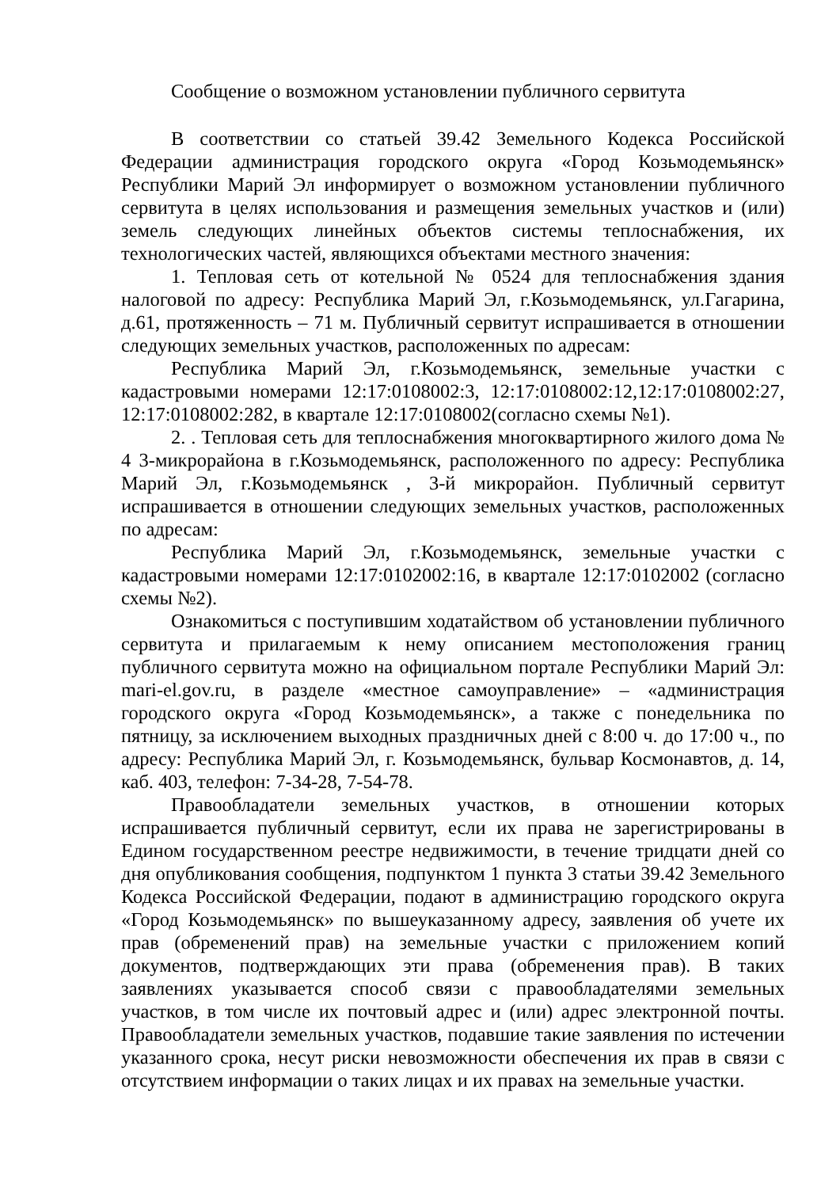Сообщение о возможном установлении публичного сервитута
В соответствии со статьей 39.42 Земельного Кодекса Российской Федерации администрация городского округа «Город Козьмодемьянск» Республики Марий Эл информирует о возможном установлении публичного сервитута в целях использования и размещения земельных участков и (или) земель следующих линейных объектов системы теплоснабжения, их технологических частей, являющихся объектами местного значения:
1. Тепловая сеть от котельной № 0524 для теплоснабжения здания налоговой по адресу: Республика Марий Эл, г.Козьмодемьянск, ул.Гагарина, д.61, протяженность – 71 м. Публичный сервитут испрашивается в отношении следующих земельных участков, расположенных по адресам:
Республика Марий Эл, г.Козьмодемьянск, земельные участки с кадастровыми номерами 12:17:0108002:3, 12:17:0108002:12,12:17:0108002:27, 12:17:0108002:282, в квартале 12:17:0108002(согласно схемы №1).
2. . Тепловая сеть для теплоснабжения многоквартирного жилого дома № 4 3-микрорайона в г.Козьмодемьянск, расположенного по адресу: Республика Марий Эл, г.Козьмодемьянск , 3-й микрорайон. Публичный сервитут испрашивается в отношении следующих земельных участков, расположенных по адресам:
Республика Марий Эл, г.Козьмодемьянск, земельные участки с кадастровыми номерами 12:17:0102002:16, в квартале 12:17:0102002 (согласно схемы №2).
Ознакомиться с поступившим ходатайством об установлении публичного сервитута и прилагаемым к нему описанием местоположения границ публичного сервитута можно на официальном портале Республики Марий Эл: mari-el.gov.ru, в разделе «местное самоуправление» – «администрация городского округа «Город Козьмодемьянск», а также с понедельника по пятницу, за исключением выходных праздничных дней с 8:00 ч. до 17:00 ч., по адресу: Республика Марий Эл, г. Козьмодемьянск, бульвар Космонавтов, д. 14, каб. 403, телефон: 7-34-28, 7-54-78.
Правообладатели земельных участков, в отношении которых испрашивается публичный сервитут, если их права не зарегистрированы в Едином государственном реестре недвижимости, в течение тридцати дней со дня опубликования сообщения, подпунктом 1 пункта 3 статьи 39.42 Земельного Кодекса Российской Федерации, подают в администрацию городского округа «Город Козьмодемьянск» по вышеуказанному адресу, заявления об учете их прав (обременений прав) на земельные участки с приложением копий документов, подтверждающих эти права (обременения прав). В таких заявлениях указывается способ связи с правообладателями земельных участков, в том числе их почтовый адрес и (или) адрес электронной почты. Правообладатели земельных участков, подавшие такие заявления по истечении указанного срока, несут риски невозможности обеспечения их прав в связи с отсутствием информации о таких лицах и их правах на земельные участки.